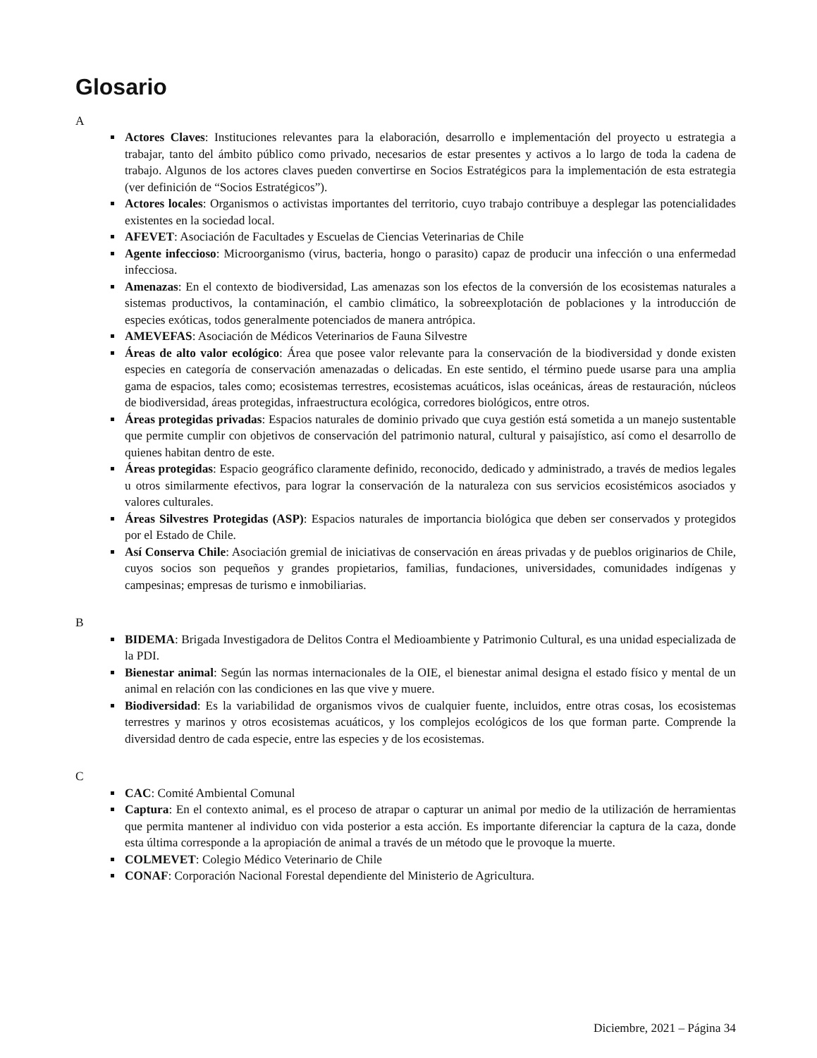Glosario
A
Actores Claves: Instituciones relevantes para la elaboración, desarrollo e implementación del proyecto u estrategia a trabajar, tanto del ámbito público como privado, necesarios de estar presentes y activos a lo largo de toda la cadena de trabajo. Algunos de los actores claves pueden convertirse en Socios Estratégicos para la implementación de esta estrategia (ver definición de “Socios Estratégicos”).
Actores locales: Organismos o activistas importantes del territorio, cuyo trabajo contribuye a desplegar las potencialidades existentes en la sociedad local.
AFEVET: Asociación de Facultades y Escuelas de Ciencias Veterinarias de Chile
Agente infeccioso: Microorganismo (virus, bacteria, hongo o parasito) capaz de producir una infección o una enfermedad infecciosa.
Amenazas: En el contexto de biodiversidad, Las amenazas son los efectos de la conversión de los ecosistemas naturales a sistemas productivos, la contaminación, el cambio climático, la sobreexplotación de poblaciones y la introducción de especies exóticas, todos generalmente potenciados de manera antrópica.
AMEVEFAS: Asociación de Médicos Veterinarios de Fauna Silvestre
Áreas de alto valor ecológico: Área que posee valor relevante para la conservación de la biodiversidad y donde existen especies en categoría de conservación amenazadas o delicadas. En este sentido, el término puede usarse para una amplia gama de espacios, tales como; ecosistemas terrestres, ecosistemas acuáticos, islas oceánicas, áreas de restauración, núcleos de biodiversidad, áreas protegidas, infraestructura ecológica, corredores biológicos, entre otros.
Áreas protegidas privadas: Espacios naturales de dominio privado que cuya gestión está sometida a un manejo sustentable que permite cumplir con objetivos de conservación del patrimonio natural, cultural y paisajístico, así como el desarrollo de quienes habitan dentro de este.
Áreas protegidas: Espacio geográfico claramente definido, reconocido, dedicado y administrado, a través de medios legales u otros similarmente efectivos, para lograr la conservación de la naturaleza con sus servicios ecosistémicos asociados y valores culturales.
Áreas Silvestres Protegidas (ASP): Espacios naturales de importancia biológica que deben ser conservados y protegidos por el Estado de Chile.
Así Conserva Chile: Asociación gremial de iniciativas de conservación en áreas privadas y de pueblos originarios de Chile, cuyos socios son pequeños y grandes propietarios, familias, fundaciones, universidades, comunidades indígenas y campesinas; empresas de turismo e inmobiliarias.
B
BIDEMA: Brigada Investigadora de Delitos Contra el Medioambiente y Patrimonio Cultural, es una unidad especializada de la PDI.
Bienestar animal: Según las normas internacionales de la OIE, el bienestar animal designa el estado físico y mental de un animal en relación con las condiciones en las que vive y muere.
Biodiversidad: Es la variabilidad de organismos vivos de cualquier fuente, incluidos, entre otras cosas, los ecosistemas terrestres y marinos y otros ecosistemas acuáticos, y los complejos ecológicos de los que forman parte. Comprende la diversidad dentro de cada especie, entre las especies y de los ecosistemas.
C
CAC: Comité Ambiental Comunal
Captura: En el contexto animal, es el proceso de atrapar o capturar un animal por medio de la utilización de herramientas que permita mantener al individuo con vida posterior a esta acción. Es importante diferenciar la captura de la caza, donde esta última corresponde a la apropiación de animal a través de un método que le provoque la muerte.
COLMEVET: Colegio Médico Veterinario de Chile
CONAF: Corporación Nacional Forestal dependiente del Ministerio de Agricultura.
Diciembre, 2021 – Página 34